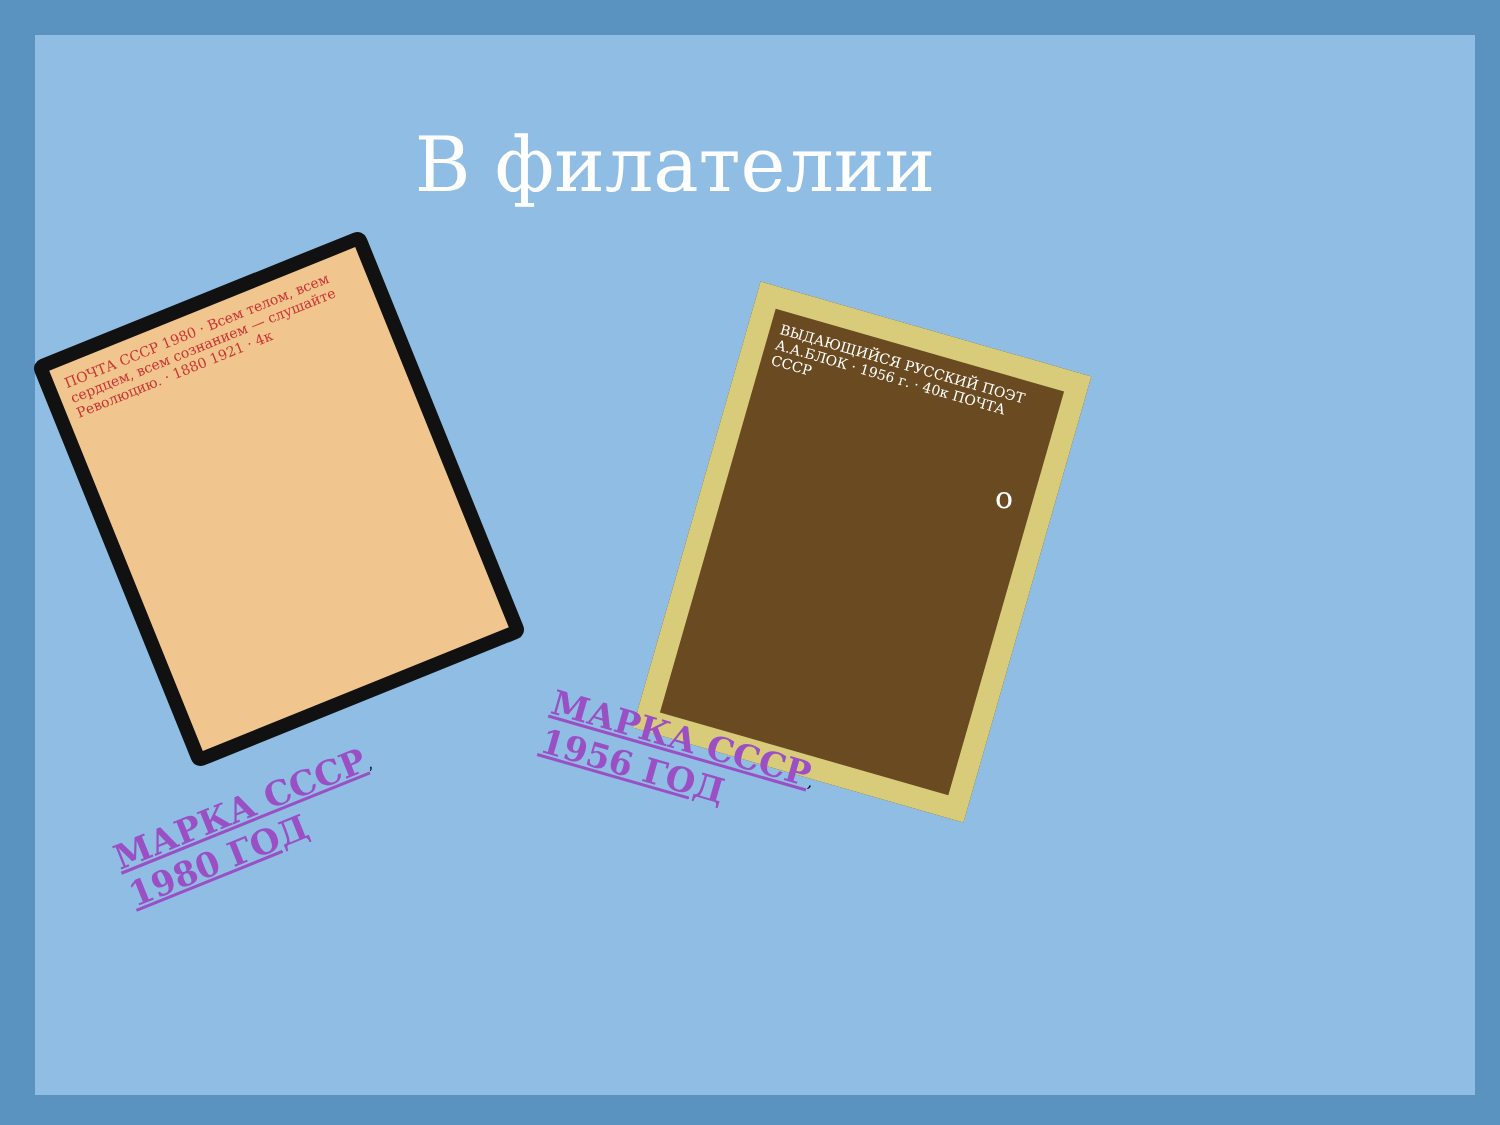В филателии
ПОЧТА СССР 1980 · Всем телом, всем сердцем, всем сознанием — слушайте Революцию. · 1880 1921 · 4к
ВЫДАЮЩИЙСЯ РУССКИЙ ПОЭТ А.А.БЛОК · 1956 г. · 40к ПОЧТА СССР
МАРКА СССР, 1980 ГОД
МАРКА СССР, 1956 ГОД
о